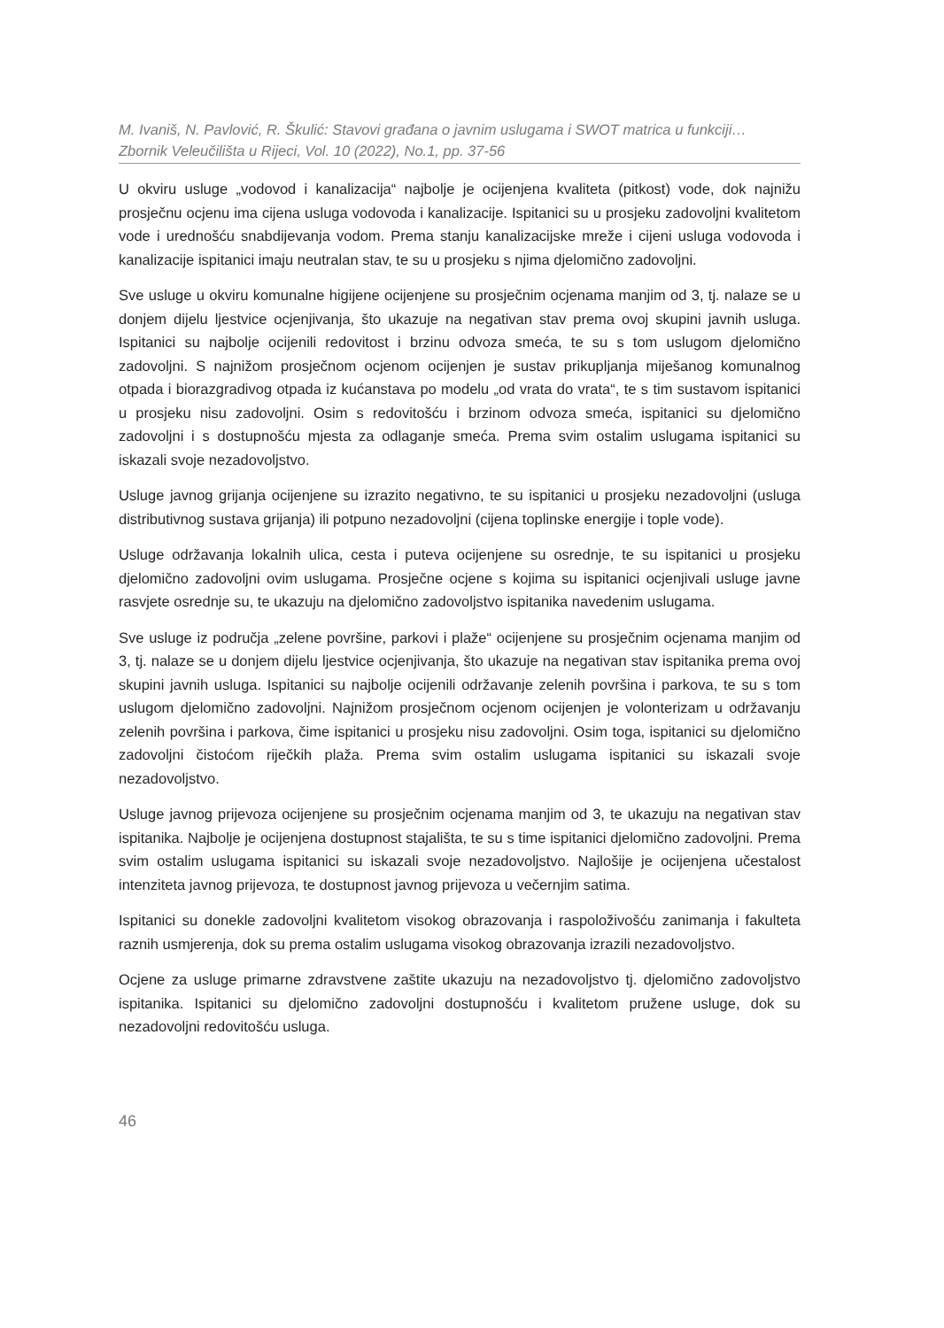M. Ivaniš, N. Pavlović, R. Škulić: Stavovi građana o javnim uslugama i SWOT matrica u funkciji…
Zbornik Veleučilišta u Rijeci, Vol. 10 (2022), No.1, pp. 37-56
U okviru usluge „vodovod i kanalizacija“ najbolje je ocijenjena kvaliteta (pitkost) vode, dok najnižu prosječnu ocjenu ima cijena usluga vodovoda i kanalizacije. Ispitanici su u prosjeku zadovoljni kvalitetom vode i urednošću snabdijevanja vodom. Prema stanju kanalizacijske mreže i cijeni usluga vodovoda i kanalizacije ispitanici imaju neutralan stav, te su u prosjeku s njima djelomično zadovoljni.
Sve usluge u okviru komunalne higijene ocijenjene su prosječnim ocjenama manjim od 3, tj. nalaze se u donjem dijelu ljestvice ocjenjivanja, što ukazuje na negativan stav prema ovoj skupini javnih usluga. Ispitanici su najbolje ocijenili redovitost i brzinu odvoza smeća, te su s tom uslugom djelomično zadovoljni. S najnižom prosječnom ocjenom ocijenjen je sustav prikupljanja miješanog komunalnog otpada i biorazgradivog otpada iz kućanstava po modelu „od vrata do vrata“, te s tim sustavom ispitanici u prosjeku nisu zadovoljni. Osim s redovitošću i brzinom odvoza smeća, ispitanici su djelomično zadovoljni i s dostupnošću mjesta za odlaganje smeća. Prema svim ostalim uslugama ispitanici su iskazali svoje nezadovoljstvo.
Usluge javnog grijanja ocijenjene su izrazito negativno, te su ispitanici u prosjeku nezadovoljni (usluga distributivnog sustava grijanja) ili potpuno nezadovoljni (cijena toplinske energije i tople vode).
Usluge održavanja lokalnih ulica, cesta i puteva ocijenjene su osrednje, te su ispitanici u prosjeku djelomično zadovoljni ovim uslugama. Prosječne ocjene s kojima su ispitanici ocjenjivali usluge javne rasvjete osrednje su, te ukazuju na djelomično zadovoljstvo ispitanika navedenim uslugama.
Sve usluge iz područja „zelene površine, parkovi i plaže“ ocijenjene su prosječnim ocjenama manjim od 3, tj. nalaze se u donjem dijelu ljestvice ocjenjivanja, što ukazuje na negativan stav ispitanika prema ovoj skupini javnih usluga. Ispitanici su najbolje ocijenili održavanje zelenih površina i parkova, te su s tom uslugom djelomično zadovoljni. Najnižom prosječnom ocjenom ocijenjen je volonterizam u održavanju zelenih površina i parkova, čime ispitanici u prosjeku nisu zadovoljni. Osim toga, ispitanici su djelomično zadovoljni čistoćom riječkih plaža. Prema svim ostalim uslugama ispitanici su iskazali svoje nezadovoljstvo.
Usluge javnog prijevoza ocijenjene su prosječnim ocjenama manjim od 3, te ukazuju na negativan stav ispitanika. Najbolje je ocijenjena dostupnost stajališta, te su s time ispitanici djelomično zadovoljni. Prema svim ostalim uslugama ispitanici su iskazali svoje nezadovoljstvo. Najlošije je ocijenjena učestalost intenziteta javnog prijevoza, te dostupnost javnog prijevoza u večernjim satima.
Ispitanici su donekle zadovoljni kvalitetom visokog obrazovanja i raspoloživošću zanimanja i fakulteta raznih usmjerenja, dok su prema ostalim uslugama visokog obrazovanja izrazili nezadovoljstvo.
Ocjene za usluge primarne zdravstvene zaštite ukazuju na nezadovoljstvo tj. djelomično zadovoljstvo ispitanika. Ispitanici su djelomično zadovoljni dostupnošću i kvalitetom pružene usluge, dok su nezadovoljni redovitošću usluga.
46